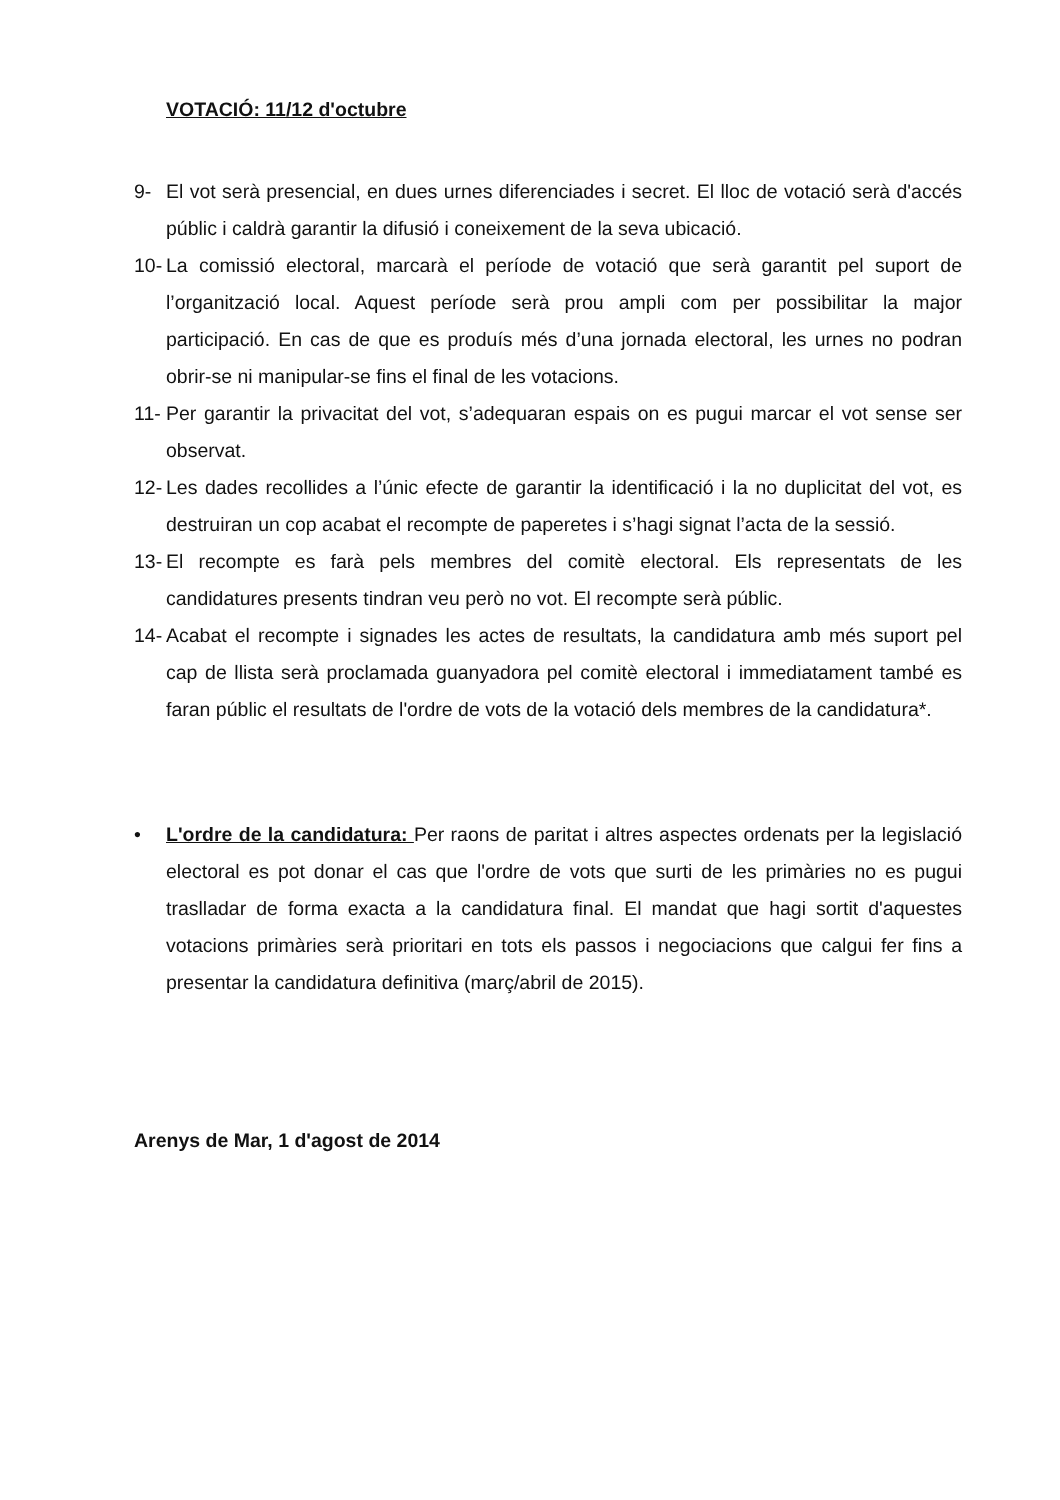VOTACIÓ: 11/12 d'octubre
9- El vot serà presencial, en dues urnes diferenciades i secret. El lloc de votació serà d'accés públic i caldrà garantir la difusió i coneixement de la seva ubicació.
10- La comissió electoral, marcarà el període de votació que serà garantit pel suport de l’organització local. Aquest període serà prou ampli com per possibilitar la major participació. En cas de que es produís més d’una jornada electoral, les urnes no podran obrir-se ni manipular-se fins el final de les votacions.
11- Per garantir la privacitat del vot, s’adequaran espais on es pugui marcar el vot sense ser observat.
12- Les dades recollides a l’únic efecte de garantir la identificació i la no duplicitat del vot, es destruiran un cop acabat el recompte de paperetes i s’hagi signat l’acta de la sessió.
13- El recompte es farà pels membres del comitè electoral. Els representats de les candidatures presents tindran veu però no vot. El recompte serà públic.
14- Acabat el recompte i signades les actes de resultats, la candidatura amb més suport pel cap de llista serà proclamada guanyadora pel comitè electoral i immediatament també es faran públic el resultats de l'ordre de vots de la votació dels membres de la candidatura*.
• L'ordre de la candidatura: Per raons de paritat i altres aspectes ordenats per la legislació electoral es pot donar el cas que l'ordre de vots que surti de les primàries no es pugui traslladar de forma exacta a la candidatura final. El mandat que hagi sortit d'aquestes votacions primàries serà prioritari en tots els passos i negociacions que calgui fer fins a presentar la candidatura definitiva (març/abril de 2015).
Arenys de Mar, 1 d'agost de 2014